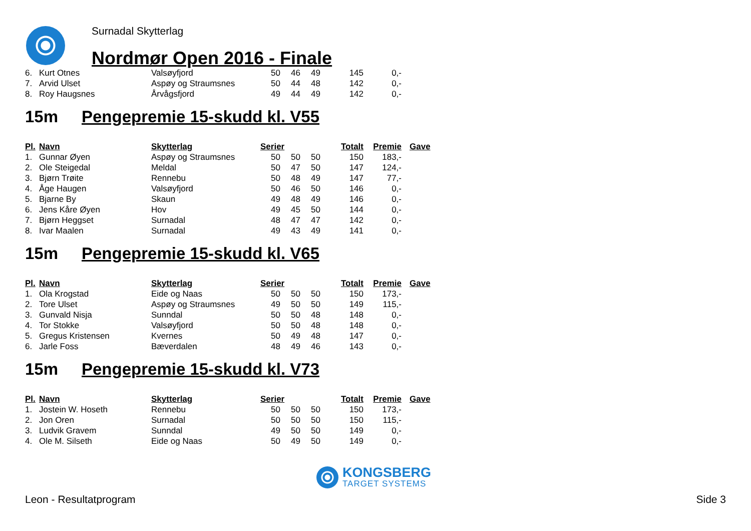Surnadal Skytterlag
Nordmør Open 2016 - Finale
| 6. | Kurt Otnes | Valsøyfjord | 50 | 46 | 49 | 145 | 0,- | |
| 7. | Arvid Ulset | Aspøy og Straumsnes | 50 | 44 | 48 | 142 | 0,- | |
| 8. | Roy Haugsnes | Årvågsfjord | 49 | 44 | 49 | 142 | 0,- | |
15m Pengepremie 15-skudd kl. V55
| Pl. | Navn | Skytterlag | Serier | | | Totalt | Premie | Gave |
| --- | --- | --- | --- | --- | --- | --- | --- | --- |
| 1. | Gunnar Øyen | Aspøy og Straumsnes | 50 | 50 | 50 | 150 | 183,- | |
| 2. | Ole Steigedal | Meldal | 50 | 47 | 50 | 147 | 124,- | |
| 3. | Bjørn Trøite | Rennebu | 50 | 48 | 49 | 147 | 77,- | |
| 4. | Åge Haugen | Valsøyfjord | 50 | 46 | 50 | 146 | 0,- | |
| 5. | Bjarne By | Skaun | 49 | 48 | 49 | 146 | 0,- | |
| 6. | Jens Kåre Øyen | Hov | 49 | 45 | 50 | 144 | 0,- | |
| 7. | Bjørn Heggset | Surnadal | 48 | 47 | 47 | 142 | 0,- | |
| 8. | Ivar Maalen | Surnadal | 49 | 43 | 49 | 141 | 0,- | |
15m Pengepremie 15-skudd kl. V65
| Pl. | Navn | Skytterlag | Serier | | | Totalt | Premie | Gave |
| --- | --- | --- | --- | --- | --- | --- | --- | --- |
| 1. | Ola Krogstad | Eide og Naas | 50 | 50 | 50 | 150 | 173,- | |
| 2. | Tore Ulset | Aspøy og Straumsnes | 49 | 50 | 50 | 149 | 115,- | |
| 3. | Gunvald Nisja | Sunndal | 50 | 50 | 48 | 148 | 0,- | |
| 4. | Tor Stokke | Valsøyfjord | 50 | 50 | 48 | 148 | 0,- | |
| 5. | Gregus Kristensen | Kvernes | 50 | 49 | 48 | 147 | 0,- | |
| 6. | Jarle Foss | Bæverdalen | 48 | 49 | 46 | 143 | 0,- | |
15m Pengepremie 15-skudd kl. V73
| Pl. | Navn | Skytterlag | Serier | | | Totalt | Premie | Gave |
| --- | --- | --- | --- | --- | --- | --- | --- | --- |
| 1. | Jostein W. Hoseth | Rennebu | 50 | 50 | 50 | 150 | 173,- | |
| 2. | Jon Oren | Surnadal | 50 | 50 | 50 | 150 | 115,- | |
| 3. | Ludvik Gravem | Sunndal | 49 | 50 | 50 | 149 | 0,- | |
| 4. | Ole M. Silseth | Eide og Naas | 50 | 49 | 50 | 149 | 0,- | |
KONGSBERG
TARGET SYSTEMS
Leon - Resultatprogram Side 3